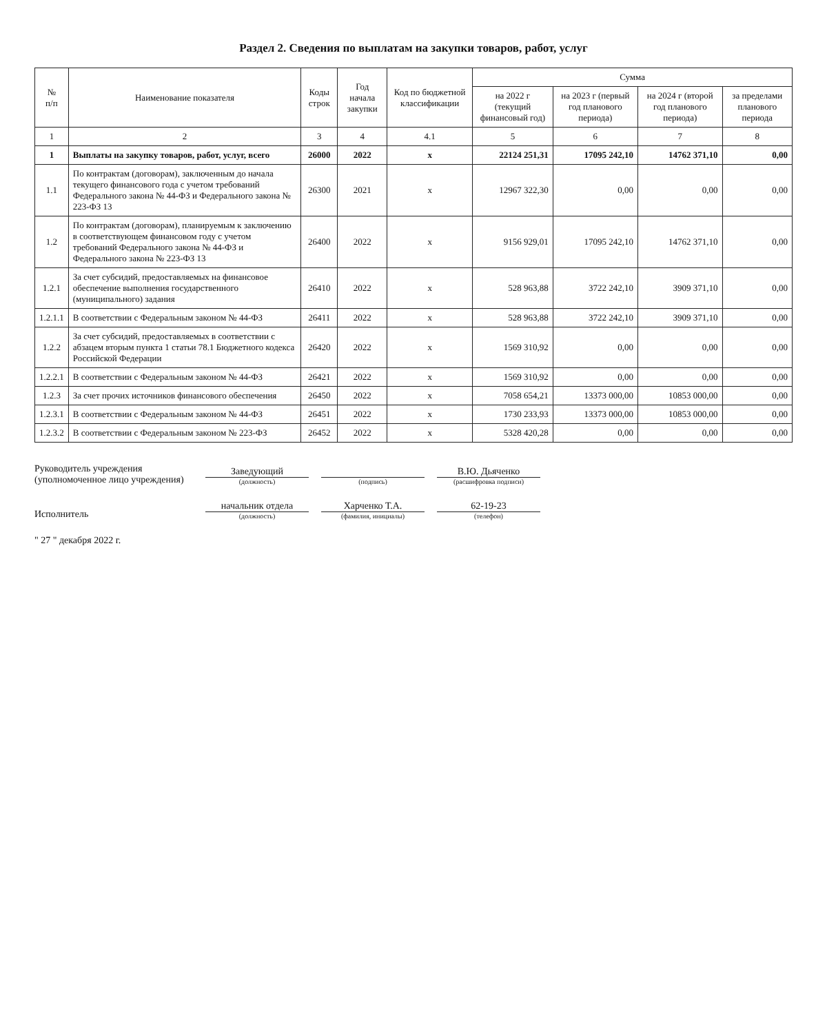Раздел 2. Сведения по выплатам на закупки товаров, работ, услуг
| № п/п | Наименование показателя | Коды строк | Год начала закупки | Код по бюджетной классификации | Сумма | | | |
| --- | --- | --- | --- | --- | --- | --- | --- | --- |
| | | | | | на 2022 г (текущий финансовый год) | на 2023 г (первый год планового периода) | на 2024 г (второй год планового периода) | за пределами планового периода |
| 1 | 2 | 3 | 4 | 4.1 | 5 | 6 | 7 | 8 |
| 1 | Выплаты на закупку товаров, работ, услуг, всего | 26000 | 2022 | x | 22124 251,31 | 17095 242,10 | 14762 371,10 | 0,00 |
| 1.1 | По контрактам (договорам), заключенным до начала текущего финансового года с учетом требований Федерального закона № 44-ФЗ и Федерального закона № 223-ФЗ 13 | 26300 | 2021 | x | 12967 322,30 | 0,00 | 0,00 | 0,00 |
| 1.2 | По контрактам (договорам), планируемым к заключению в соответствующем финансовом году с учетом требований Федерального закона № 44-ФЗ и Федерального закона № 223-ФЗ 13 | 26400 | 2022 | x | 9156 929,01 | 17095 242,10 | 14762 371,10 | 0,00 |
| 1.2.1 | За счет субсидий, предоставляемых на финансовое обеспечение выполнения государственного (муниципального) задания | 26410 | 2022 | x | 528 963,88 | 3722 242,10 | 3909 371,10 | 0,00 |
| 1.2.1.1 | В соответствии с Федеральным законом № 44-ФЗ | 26411 | 2022 | x | 528 963,88 | 3722 242,10 | 3909 371,10 | 0,00 |
| 1.2.2 | За счет субсидий, предоставляемых в соответствии с абзацем вторым пункта 1 статьи 78.1 Бюджетного кодекса Российской Федерации | 26420 | 2022 | x | 1569 310,92 | 0,00 | 0,00 | 0,00 |
| 1.2.2.1 | В соответствии с Федеральным законом № 44-ФЗ | 26421 | 2022 | x | 1569 310,92 | 0,00 | 0,00 | 0,00 |
| 1.2.3 | За счет прочих источников финансового обеспечения | 26450 | 2022 | x | 7058 654,21 | 13373 000,00 | 10853 000,00 | 0,00 |
| 1.2.3.1 | В соответствии с Федеральным законом № 44-ФЗ | 26451 | 2022 | x | 1730 233,93 | 13373 000,00 | 10853 000,00 | 0,00 |
| 1.2.3.2 | В соответствии с Федеральным законом № 223-ФЗ | 26452 | 2022 | x | 5328 420,28 | 0,00 | 0,00 | 0,00 |
Руководитель учреждения
(уполномоченное лицо учреждения)
Заведующий (должность)
(подпись)
В.Ю. Дьяченко (расшифровка подписи)
Исполнитель
начальник отдела (должность)
Харченко Т.А. (фамилия, инициалы)
62-19-23 (телефон)
" 27 " декабря 2022 г.